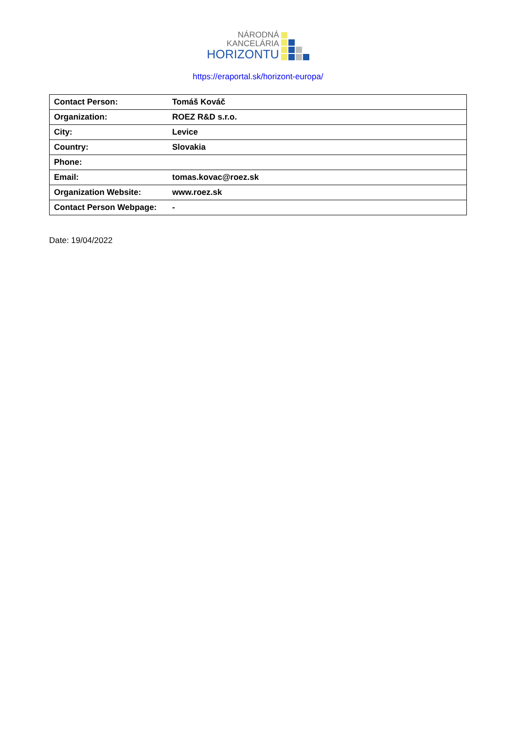NÁRODNÁ
KANCELÁRIA
HORIZONTU
https://eraportal.sk/horizont-europa/
| Contact Person: | Tomáš Kováč |
| Organization: | ROEZ R&D s.r.o. |
| City: | Levice |
| Country: | Slovakia |
| Phone: | |
| Email: | tomas.kovac@roez.sk |
| Organization Website: | www.roez.sk |
| Contact Person Webpage: | - |
Date: 19/04/2022